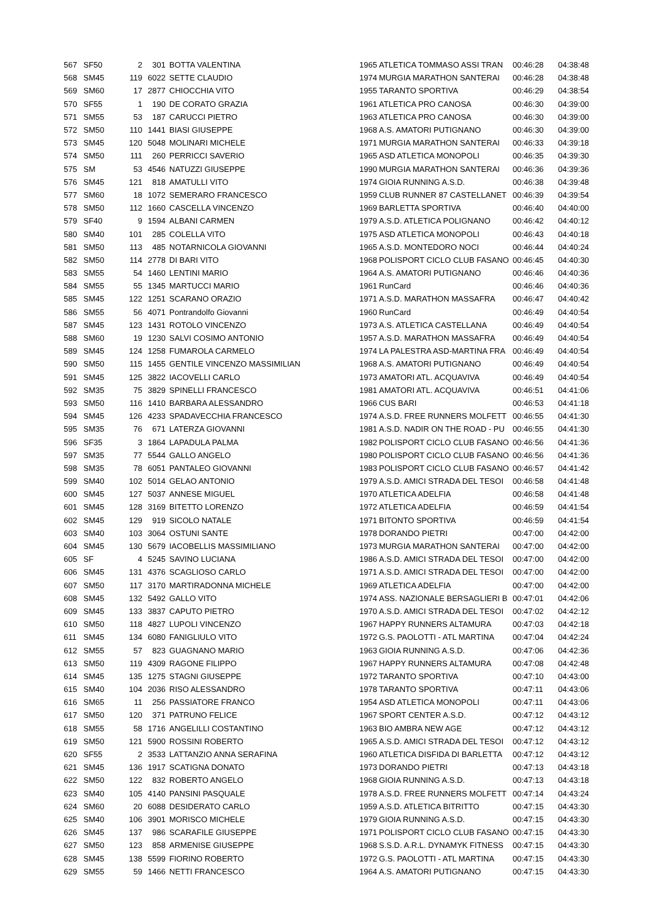| 567 | SF50 | 2 | 301 | BOTTA VALENTINA | 1965 | ATLETICA TOMMASO ASSI TRAN | 00:46:28 | 04:38:48 |
| 568 | SM45 | 119 | 6022 | SETTE CLAUDIO | 1974 | MURGIA MARATHON SANTERAI | 00:46:28 | 04:38:48 |
| 569 | SM60 | 17 | 2877 | CHIOCCHIA VITO | 1955 | TARANTO SPORTIVA | 00:46:29 | 04:38:54 |
| 570 | SF55 | 1 | 190 | DE CORATO GRAZIA | 1961 | ATLETICA PRO CANOSA | 00:46:30 | 04:39:00 |
| 571 | SM55 | 53 | 187 | CARUCCI PIETRO | 1963 | ATLETICA PRO CANOSA | 00:46:30 | 04:39:00 |
| 572 | SM50 | 110 | 1441 | BIASI GIUSEPPE | 1968 | A.S. AMATORI PUTIGNANO | 00:46:30 | 04:39:00 |
| 573 | SM45 | 120 | 5048 | MOLINARI MICHELE | 1971 | MURGIA MARATHON SANTERAI | 00:46:33 | 04:39:18 |
| 574 | SM50 | 111 | 260 | PERRICCI SAVERIO | 1965 | ASD ATLETICA MONOPOLI | 00:46:35 | 04:39:30 |
| 575 | SM | 53 | 4546 | NATUZZI GIUSEPPE | 1990 | MURGIA MARATHON SANTERAI | 00:46:36 | 04:39:36 |
| 576 | SM45 | 121 | 818 | AMATULLI VITO | 1974 | GIOIA RUNNING A.S.D. | 00:46:38 | 04:39:48 |
| 577 | SM60 | 18 | 1072 | SEMERARO FRANCESCO | 1959 | CLUB RUNNER 87 CASTELLANET | 00:46:39 | 04:39:54 |
| 578 | SM50 | 112 | 1660 | CASCELLA VINCENZO | 1969 | BARLETTA SPORTIVA | 00:46:40 | 04:40:00 |
| 579 | SF40 | 9 | 1594 | ALBANI CARMEN | 1979 | A.S.D. ATLETICA POLIGNANO | 00:46:42 | 04:40:12 |
| 580 | SM40 | 101 | 285 | COLELLA VITO | 1975 | ASD ATLETICA MONOPOLI | 00:46:43 | 04:40:18 |
| 581 | SM50 | 113 | 485 | NOTARNICOLA GIOVANNI | 1965 | A.S.D. MONTEDORO NOCI | 00:46:44 | 04:40:24 |
| 582 | SM50 | 114 | 2778 | DI BARI VITO | 1968 | POLISPORT CICLO CLUB FASANO | 00:46:45 | 04:40:30 |
| 583 | SM55 | 54 | 1460 | LENTINI MARIO | 1964 | A.S. AMATORI PUTIGNANO | 00:46:46 | 04:40:36 |
| 584 | SM55 | 55 | 1345 | MARTUCCI MARIO | 1961 | RunCard | 00:46:46 | 04:40:36 |
| 585 | SM45 | 122 | 1251 | SCARANO ORAZIO | 1971 | A.S.D. MARATHON MASSAFRA | 00:46:47 | 04:40:42 |
| 586 | SM55 | 56 | 4071 | Pontrandolfo Giovanni | 1960 | RunCard | 00:46:49 | 04:40:54 |
| 587 | SM45 | 123 | 1431 | ROTOLO VINCENZO | 1973 | A.S. ATLETICA CASTELLANA | 00:46:49 | 04:40:54 |
| 588 | SM60 | 19 | 1230 | SALVI COSIMO ANTONIO | 1957 | A.S.D. MARATHON MASSAFRA | 00:46:49 | 04:40:54 |
| 589 | SM45 | 124 | 1258 | FUMAROLA CARMELO | 1974 | LA PALESTRA ASD-MARTINA FRA | 00:46:49 | 04:40:54 |
| 590 | SM50 | 115 | 1455 | GENTILE VINCENZO MASSIMILIAN | 1968 | A.S. AMATORI PUTIGNANO | 00:46:49 | 04:40:54 |
| 591 | SM45 | 125 | 3822 | IACOVELLI CARLO | 1973 | AMATORI ATL. ACQUAVIVA | 00:46:49 | 04:40:54 |
| 592 | SM35 | 75 | 3829 | SPINELLI FRANCESCO | 1981 | AMATORI ATL. ACQUAVIVA | 00:46:51 | 04:41:06 |
| 593 | SM50 | 116 | 1410 | BARBARA ALESSANDRO | 1966 | CUS BARI | 00:46:53 | 04:41:18 |
| 594 | SM45 | 126 | 4233 | SPADAVECCHIA FRANCESCO | 1974 | A.S.D. FREE RUNNERS MOLFETT | 00:46:55 | 04:41:30 |
| 595 | SM35 | 76 | 671 | LATERZA GIOVANNI | 1981 | A.S.D. NADIR ON THE ROAD - PU | 00:46:55 | 04:41:30 |
| 596 | SF35 | 3 | 1864 | LAPADULA PALMA | 1982 | POLISPORT CICLO CLUB FASANO | 00:46:56 | 04:41:36 |
| 597 | SM35 | 77 | 5544 | GALLO ANGELO | 1980 | POLISPORT CICLO CLUB FASANO | 00:46:56 | 04:41:36 |
| 598 | SM35 | 78 | 6051 | PANTALEO GIOVANNI | 1983 | POLISPORT CICLO CLUB FASANO | 00:46:57 | 04:41:42 |
| 599 | SM40 | 102 | 5014 | GELAO ANTONIO | 1979 | A.S.D. AMICI STRADA DEL TESOI | 00:46:58 | 04:41:48 |
| 600 | SM45 | 127 | 5037 | ANNESE MIGUEL | 1970 | ATLETICA ADELFIA | 00:46:58 | 04:41:48 |
| 601 | SM45 | 128 | 3169 | BITETTO LORENZO | 1972 | ATLETICA ADELFIA | 00:46:59 | 04:41:54 |
| 602 | SM45 | 129 | 919 | SICOLO NATALE | 1971 | BITONTO SPORTIVA | 00:46:59 | 04:41:54 |
| 603 | SM40 | 103 | 3064 | OSTUNI SANTE | 1978 | DORANDO PIETRI | 00:47:00 | 04:42:00 |
| 604 | SM45 | 130 | 5679 | IACOBELLIS MASSIMILIANO | 1973 | MURGIA MARATHON SANTERAI | 00:47:00 | 04:42:00 |
| 605 | SF | 4 | 5245 | SAVINO LUCIANA | 1986 | A.S.D. AMICI STRADA DEL TESOI | 00:47:00 | 04:42:00 |
| 606 | SM45 | 131 | 4376 | SCAGLIOSO CARLO | 1971 | A.S.D. AMICI STRADA DEL TESOI | 00:47:00 | 04:42:00 |
| 607 | SM50 | 117 | 3170 | MARTIRADONNA MICHELE | 1969 | ATLETICA ADELFIA | 00:47:00 | 04:42:00 |
| 608 | SM45 | 132 | 5492 | GALLO VITO | 1974 | ASS. NAZIONALE BERSAGLIERI B | 00:47:01 | 04:42:06 |
| 609 | SM45 | 133 | 3837 | CAPUTO PIETRO | 1970 | A.S.D. AMICI STRADA DEL TESOI | 00:47:02 | 04:42:12 |
| 610 | SM50 | 118 | 4827 | LUPOLI VINCENZO | 1967 | HAPPY RUNNERS ALTAMURA | 00:47:03 | 04:42:18 |
| 611 | SM45 | 134 | 6080 | FANIGLIULO VITO | 1972 | G.S. PAOLOTTI - ATL MARTINA | 00:47:04 | 04:42:24 |
| 612 | SM55 | 57 | 823 | GUAGNANO MARIO | 1963 | GIOIA RUNNING A.S.D. | 00:47:06 | 04:42:36 |
| 613 | SM50 | 119 | 4309 | RAGONE FILIPPO | 1967 | HAPPY RUNNERS ALTAMURA | 00:47:08 | 04:42:48 |
| 614 | SM45 | 135 | 1275 | STAGNI GIUSEPPE | 1972 | TARANTO SPORTIVA | 00:47:10 | 04:43:00 |
| 615 | SM40 | 104 | 2036 | RISO ALESSANDRO | 1978 | TARANTO SPORTIVA | 00:47:11 | 04:43:06 |
| 616 | SM65 | 11 | 256 | PASSIATORE FRANCO | 1954 | ASD ATLETICA MONOPOLI | 00:47:11 | 04:43:06 |
| 617 | SM50 | 120 | 371 | PATRUNO FELICE | 1967 | SPORT CENTER A.S.D. | 00:47:12 | 04:43:12 |
| 618 | SM55 | 58 | 1716 | ANGELILLI COSTANTINO | 1963 | BIO AMBRA NEW AGE | 00:47:12 | 04:43:12 |
| 619 | SM50 | 121 | 5900 | ROSSINI ROBERTO | 1965 | A.S.D. AMICI STRADA DEL TESOI | 00:47:12 | 04:43:12 |
| 620 | SF55 | 2 | 3533 | LATTANZIO ANNA SERAFINA | 1960 | ATLETICA DISFIDA DI BARLETTA | 00:47:12 | 04:43:12 |
| 621 | SM45 | 136 | 1917 | SCATIGNA DONATO | 1973 | DORANDO PIETRI | 00:47:13 | 04:43:18 |
| 622 | SM50 | 122 | 832 | ROBERTO ANGELO | 1968 | GIOIA RUNNING A.S.D. | 00:47:13 | 04:43:18 |
| 623 | SM40 | 105 | 4140 | PANSINI PASQUALE | 1978 | A.S.D. FREE RUNNERS MOLFETT | 00:47:14 | 04:43:24 |
| 624 | SM60 | 20 | 6088 | DESIDERATO CARLO | 1959 | A.S.D. ATLETICA BITRITTO | 00:47:15 | 04:43:30 |
| 625 | SM40 | 106 | 3901 | MORISCO MICHELE | 1979 | GIOIA RUNNING A.S.D. | 00:47:15 | 04:43:30 |
| 626 | SM45 | 137 | 986 | SCARAFILE GIUSEPPE | 1971 | POLISPORT CICLO CLUB FASANO | 00:47:15 | 04:43:30 |
| 627 | SM50 | 123 | 858 | ARMENISE GIUSEPPE | 1968 | S.S.D. A.R.L. DYNAMYK FITNESS | 00:47:15 | 04:43:30 |
| 628 | SM45 | 138 | 5599 | FIORINO ROBERTO | 1972 | G.S. PAOLOTTI - ATL MARTINA | 00:47:15 | 04:43:30 |
| 629 | SM55 | 59 | 1466 | NETTI FRANCESCO | 1964 | A.S. AMATORI PUTIGNANO | 00:47:15 | 04:43:30 |